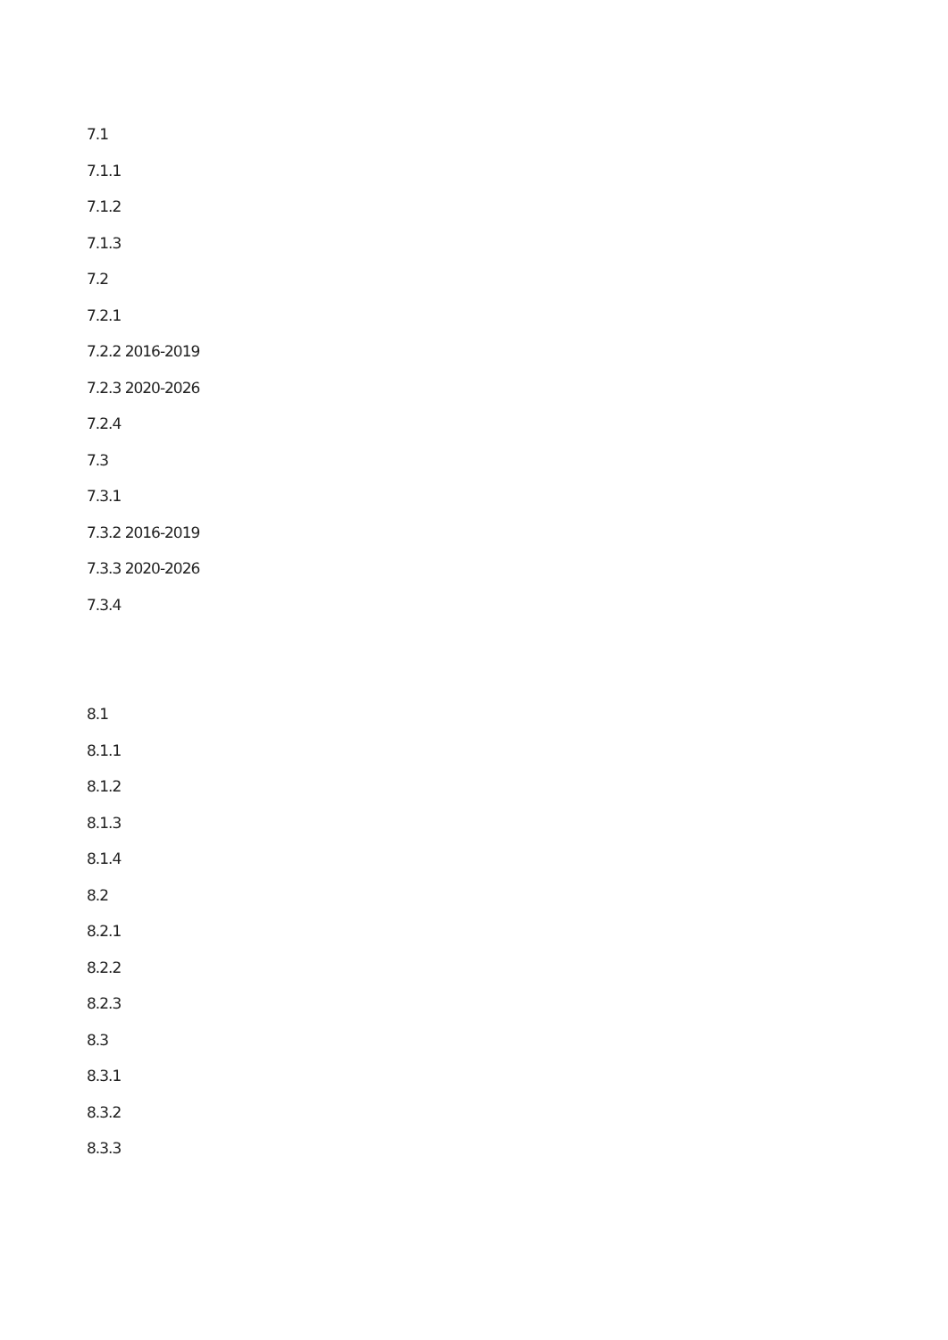7.1
7.1.1
7.1.2
7.1.3
7.2
7.2.1
7.2.2 2016-2019
7.2.3 2020-2026
7.2.4
7.3
7.3.1
7.3.2 2016-2019
7.3.3 2020-2026
7.3.4
8.1
8.1.1
8.1.2
8.1.3
8.1.4
8.2
8.2.1
8.2.2
8.2.3
8.3
8.3.1
8.3.2
8.3.3